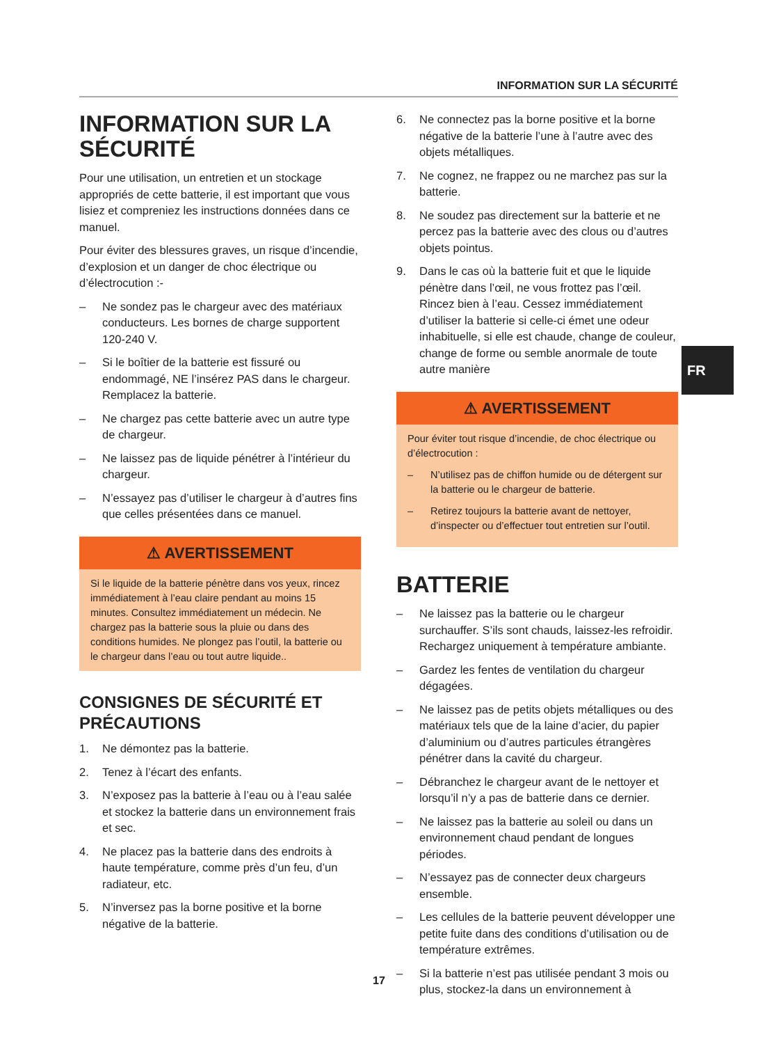INFORMATION SUR LA SÉCURITÉ
INFORMATION SUR LA SÉCURITÉ
Pour une utilisation, un entretien et un stockage appropriés de cette batterie, il est important que vous lisiez et compreniez les instructions données dans ce manuel.
Pour éviter des blessures graves, un risque d’incendie, d’explosion et un danger de choc électrique ou d’électrocution :-
– Ne sondez pas le chargeur avec des matériaux conducteurs. Les bornes de charge supportent 120-240 V.
– Si le boîtier de la batterie est fissuré ou endommagé, NE l’insérez PAS dans le chargeur. Remplacez la batterie.
– Ne chargez pas cette batterie avec un autre type de chargeur.
– Ne laissez pas de liquide pénétrer à l’intérieur du chargeur.
– N’essayez pas d’utiliser le chargeur à d’autres fins que celles présentées dans ce manuel.
⚠ AVERTISSEMENT
Si le liquide de la batterie pénètre dans vos yeux, rincez immédiatement à l’eau claire pendant au moins 15 minutes. Consultez immédiatement un médecin. Ne chargez pas la batterie sous la pluie ou dans des conditions humides. Ne plongez pas l’outil, la batterie ou le chargeur dans l’eau ou tout autre liquide..
CONSIGNES DE SÉCURITÉ ET PRÉCAUTIONS
1. Ne démontez pas la batterie.
2. Tenez à l’écart des enfants.
3. N’exposez pas la batterie à l’eau ou à l’eau salée et stockez la batterie dans un environnement frais et sec.
4. Ne placez pas la batterie dans des endroits à haute température, comme près d’un feu, d’un radiateur, etc.
5. N’inversez pas la borne positive et la borne négative de la batterie.
6. Ne connectez pas la borne positive et la borne négative de la batterie l’une à l’autre avec des objets métalliques.
7. Ne cognez, ne frappez ou ne marchez pas sur la batterie.
8. Ne soudez pas directement sur la batterie et ne percez pas la batterie avec des clous ou d’autres objets pointus.
9. Dans le cas où la batterie fuit et que le liquide pénètre dans l’œil, ne vous frottez pas l’œil. Rincez bien à l’eau. Cessez immédiatement d’utiliser la batterie si celle-ci émet une odeur inhabituelle, si elle est chaude, change de couleur, change de forme ou semble anormale de toute autre manière
⚠ AVERTISSEMENT
Pour éviter tout risque d’incendie, de choc électrique ou d’électrocution :
– N’utilisez pas de chiffon humide ou de détergent sur la batterie ou le chargeur de batterie.
– Retirez toujours la batterie avant de nettoyer, d’inspecter ou d’effectuer tout entretien sur l’outil.
BATTERIE
– Ne laissez pas la batterie ou le chargeur surchauffer. S’ils sont chauds, laissez-les refroidir. Rechargez uniquement à température ambiante.
– Gardez les fentes de ventilation du chargeur dégagées.
– Ne laissez pas de petits objets métalliques ou des matériaux tels que de la laine d’acier, du papier d’aluminium ou d’autres particules étrangères pénétrer dans la cavité du chargeur.
– Débranchez le chargeur avant de le nettoyer et lorsqu’il n’y a pas de batterie dans ce dernier.
– Ne laissez pas la batterie au soleil ou dans un environnement chaud pendant de longues périodes.
– N’essayez pas de connecter deux chargeurs ensemble.
– Les cellules de la batterie peuvent développer une petite fuite dans des conditions d’utilisation ou de température extrêmes.
– Si la batterie n’est pas utilisée pendant 3 mois ou plus, stockez-la dans un environnement à
FR
17